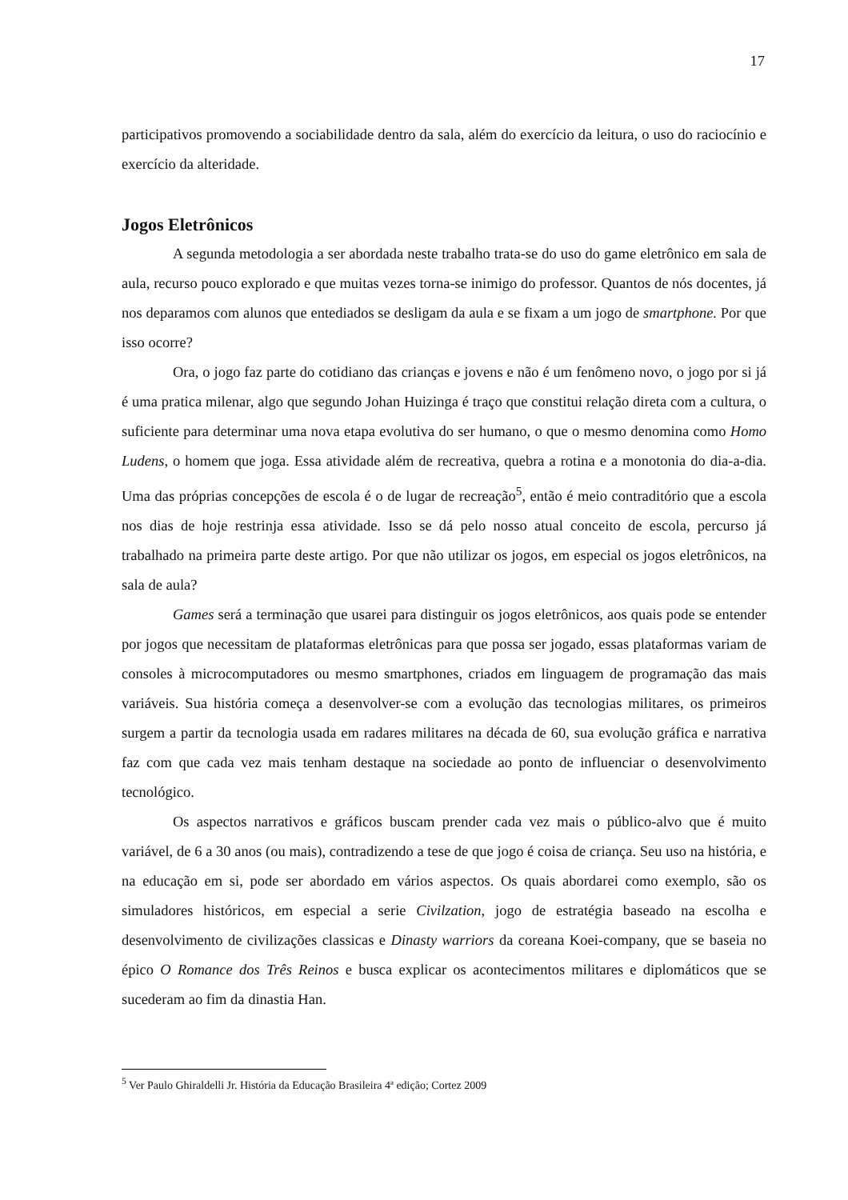17
participativos promovendo a sociabilidade dentro da sala, além do exercício da leitura, o uso do raciocínio e exercício da alteridade.
Jogos Eletrônicos
A segunda metodologia a ser abordada neste trabalho trata-se do uso do game eletrônico em sala de aula, recurso pouco explorado e que muitas vezes torna-se inimigo do professor. Quantos de nós docentes, já nos deparamos com alunos que entediados se desligam da aula e se fixam a um jogo de smartphone. Por que isso ocorre?
Ora, o jogo faz parte do cotidiano das crianças e jovens e não é um fenômeno novo, o jogo por si já é uma pratica milenar, algo que segundo Johan Huizinga é traço que constitui relação direta com a cultura, o suficiente para determinar uma nova etapa evolutiva do ser humano, o que o mesmo denomina como Homo Ludens, o homem que joga. Essa atividade além de recreativa, quebra a rotina e a monotonia do dia-a-dia. Uma das próprias concepções de escola é o de lugar de recreação<sup>5</sup>, então é meio contraditório que a escola nos dias de hoje restrinja essa atividade. Isso se dá pelo nosso atual conceito de escola, percurso já trabalhado na primeira parte deste artigo. Por que não utilizar os jogos, em especial os jogos eletrônicos, na sala de aula?
Games será a terminação que usarei para distinguir os jogos eletrônicos, aos quais pode se entender por jogos que necessitam de plataformas eletrônicas para que possa ser jogado, essas plataformas variam de consoles à microcomputadores ou mesmo smartphones, criados em linguagem de programação das mais variáveis. Sua história começa a desenvolver-se com a evolução das tecnologias militares, os primeiros surgem a partir da tecnologia usada em radares militares na década de 60, sua evolução gráfica e narrativa faz com que cada vez mais tenham destaque na sociedade ao ponto de influenciar o desenvolvimento tecnológico.
Os aspectos narrativos e gráficos buscam prender cada vez mais o público-alvo que é muito variável, de 6 a 30 anos (ou mais), contradizendo a tese de que jogo é coisa de criança. Seu uso na história, e na educação em si, pode ser abordado em vários aspectos. Os quais abordarei como exemplo, são os simuladores históricos, em especial a serie Civilzation, jogo de estratégia baseado na escolha e desenvolvimento de civilizações classicas e Dinasty warriors da coreana Koei-company, que se baseia no épico O Romance dos Três Reinos e busca explicar os acontecimentos militares e diplomáticos que se sucederam ao fim da dinastia Han.
<sup>5</sup> Ver Paulo Ghiraldelli Jr. História da Educação Brasileira 4ª edição; Cortez 2009